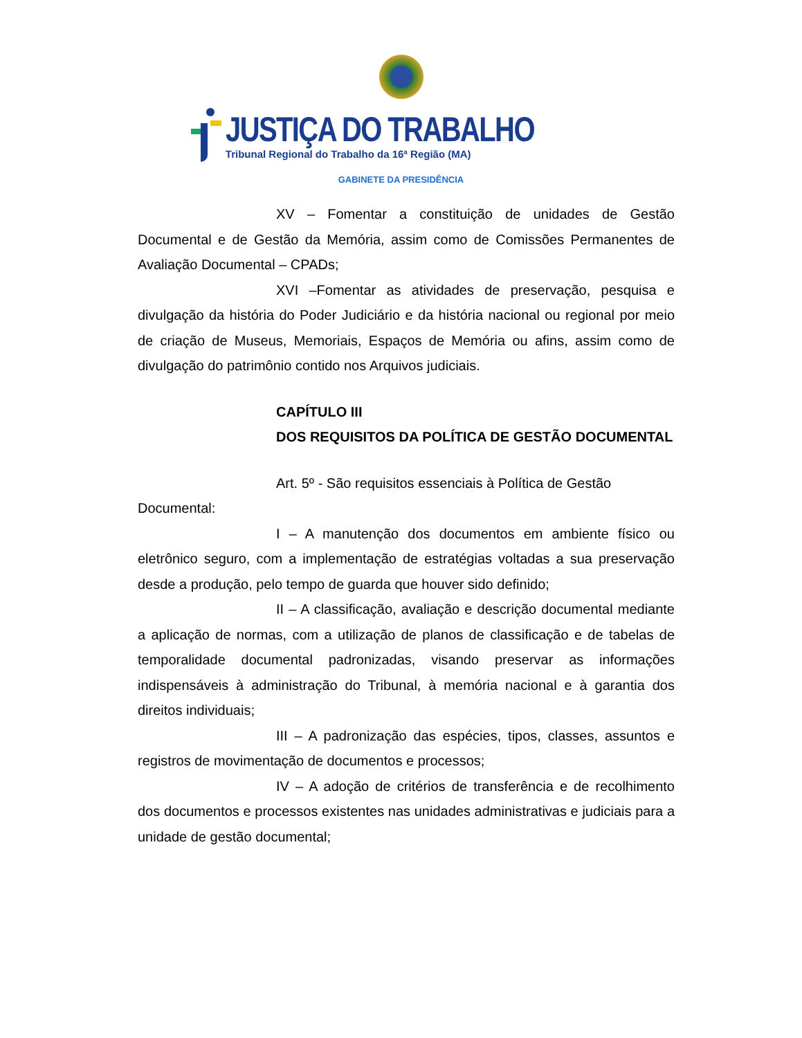JUSTIÇA DO TRABALHO
Tribunal Regional do Trabalho da 16ª Região (MA)
GABINETE DA PRESIDÊNCIA
XV – Fomentar a constituição de unidades de Gestão Documental e de Gestão da Memória, assim como de Comissões Permanentes de Avaliação Documental – CPADs;
XVI –Fomentar as atividades de preservação, pesquisa e divulgação da história do Poder Judiciário e da história nacional ou regional por meio de criação de Museus, Memoriais, Espaços de Memória ou afins, assim como de divulgação do patrimônio contido nos Arquivos judiciais.
CAPÍTULO III
DOS REQUISITOS DA POLÍTICA DE GESTÃO DOCUMENTAL
Art. 5º - São requisitos essenciais à Política de Gestão
Documental:
I – A manutenção dos documentos em ambiente físico ou eletrônico seguro, com a implementação de estratégias voltadas a sua preservação desde a produção, pelo tempo de guarda que houver sido definido;
II – A classificação, avaliação e descrição documental mediante a aplicação de normas, com a utilização de planos de classificação e de tabelas de temporalidade documental padronizadas, visando preservar as informações indispensáveis à administração do Tribunal, à memória nacional e à garantia dos direitos individuais;
III – A padronização das espécies, tipos, classes, assuntos e registros de movimentação de documentos e processos;
IV – A adoção de critérios de transferência e de recolhimento dos documentos e processos existentes nas unidades administrativas e judiciais para a unidade de gestão documental;